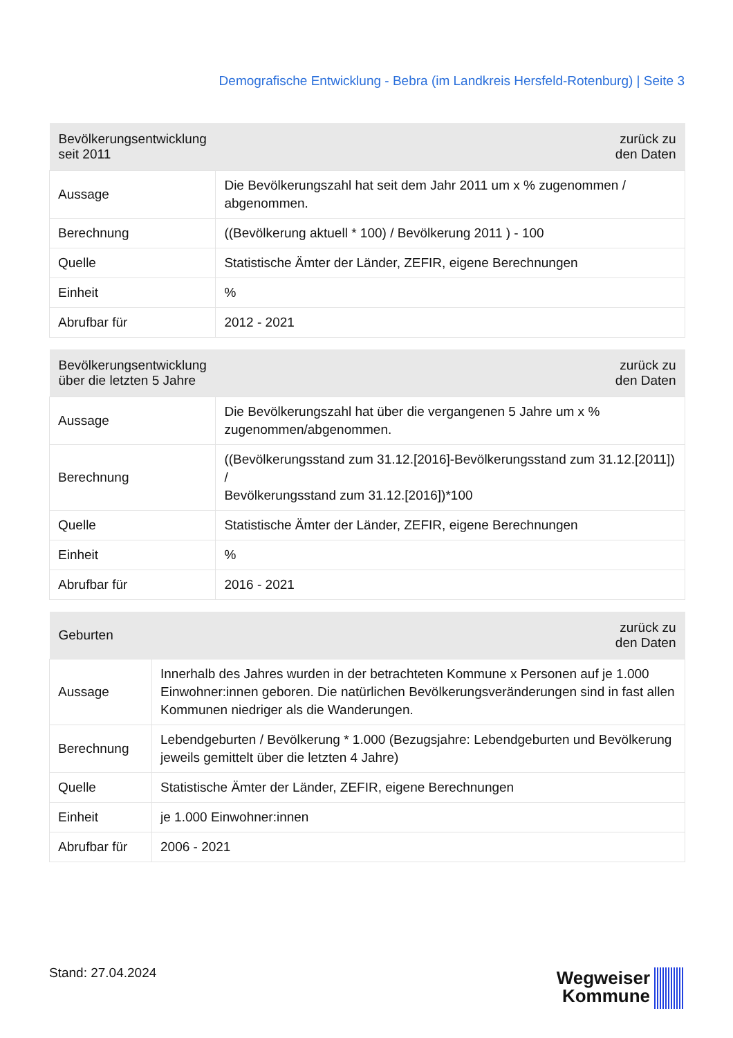Demografische Entwicklung - Bebra (im Landkreis Hersfeld-Rotenburg) | Seite 3
| Bevölkerungsentwicklung seit 2011 | zurück zu den Daten |
| --- | --- |
| Aussage | Die Bevölkerungszahl hat seit dem Jahr 2011 um x % zugenommen / abgenommen. |
| Berechnung | ((Bevölkerung aktuell * 100) / Bevölkerung 2011 ) - 100 |
| Quelle | Statistische Ämter der Länder, ZEFIR, eigene Berechnungen |
| Einheit | % |
| Abrufbar für | 2012 - 2021 |
| Bevölkerungsentwicklung über die letzten 5 Jahre | zurück zu den Daten |
| --- | --- |
| Aussage | Die Bevölkerungszahl hat über die vergangenen 5 Jahre um x % zugenommen/abgenommen. |
| Berechnung | ((Bevölkerungsstand zum 31.12.[2016]-Bevölkerungsstand zum 31.12.[2011]) / Bevölkerungsstand zum 31.12.[2016])*100 |
| Quelle | Statistische Ämter der Länder, ZEFIR, eigene Berechnungen |
| Einheit | % |
| Abrufbar für | 2016 - 2021 |
| Geburten | zurück zu den Daten |
| --- | --- |
| Aussage | Innerhalb des Jahres wurden in der betrachteten Kommune x Personen auf je 1.000 Einwohner:innen geboren. Die natürlichen Bevölkerungsveränderungen sind in fast allen Kommunen niedriger als die Wanderungen. |
| Berechnung | Lebendgeburten / Bevölkerung * 1.000 (Bezugsjahre: Lebendgeburten und Bevölkerung jeweils gemittelt über die letzten 4 Jahre) |
| Quelle | Statistische Ämter der Länder, ZEFIR, eigene Berechnungen |
| Einheit | je 1.000 Einwohner:innen |
| Abrufbar für | 2006 - 2021 |
Stand: 27.04.2024
Wegweiser
Kommune